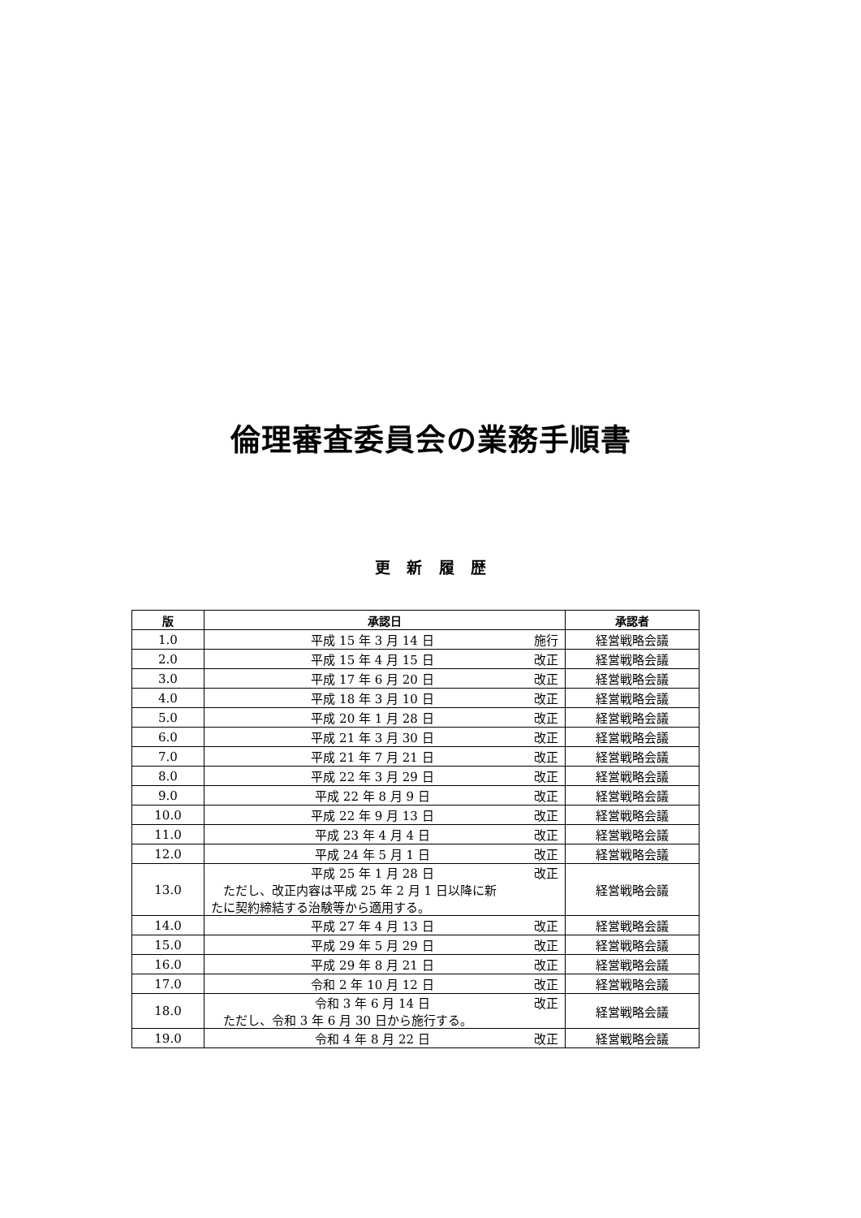倫理審査委員会の業務手順書
更 新 履 歴
| 版 | 承認日 | 承認者 |
| --- | --- | --- |
| 1.0 | 平成 15 年 3 月 14 日 施行 | 経営戦略会議 |
| 2.0 | 平成 15 年 4 月 15 日 改正 | 経営戦略会議 |
| 3.0 | 平成 17 年 6 月 20 日 改正 | 経営戦略会議 |
| 4.0 | 平成 18 年 3 月 10 日 改正 | 経営戦略会議 |
| 5.0 | 平成 20 年 1 月 28 日 改正 | 経営戦略会議 |
| 6.0 | 平成 21 年 3 月 30 日 改正 | 経営戦略会議 |
| 7.0 | 平成 21 年 7 月 21 日 改正 | 経営戦略会議 |
| 8.0 | 平成 22 年 3 月 29 日 改正 | 経営戦略会議 |
| 9.0 | 平成 22 年 8 月 9 日 改正 | 経営戦略会議 |
| 10.0 | 平成 22 年 9 月 13 日 改正 | 経営戦略会議 |
| 11.0 | 平成 23 年 4 月 4 日 改正 | 経営戦略会議 |
| 12.0 | 平成 24 年 5 月 1 日 改正 | 経営戦略会議 |
| 13.0 | 平成 25 年 1 月 28 日 改正 ただし、改正内容は平成 25 年 2 月 1 日以降に新たに契約締結する治験等から適用する。 | 経営戦略会議 |
| 14.0 | 平成 27 年 4 月 13 日 改正 | 経営戦略会議 |
| 15.0 | 平成 29 年 5 月 29 日 改正 | 経営戦略会議 |
| 16.0 | 平成 29 年 8 月 21 日 改正 | 経営戦略会議 |
| 17.0 | 令和 2 年 10 月 12 日 改正 | 経営戦略会議 |
| 18.0 | 令和 3 年 6 月 14 日 改正 ただし、令和 3 年 6 月 30 日から施行する。 | 経営戦略会議 |
| 19.0 | 令和 4 年 8 月 22 日 改正 | 経営戦略会議 |